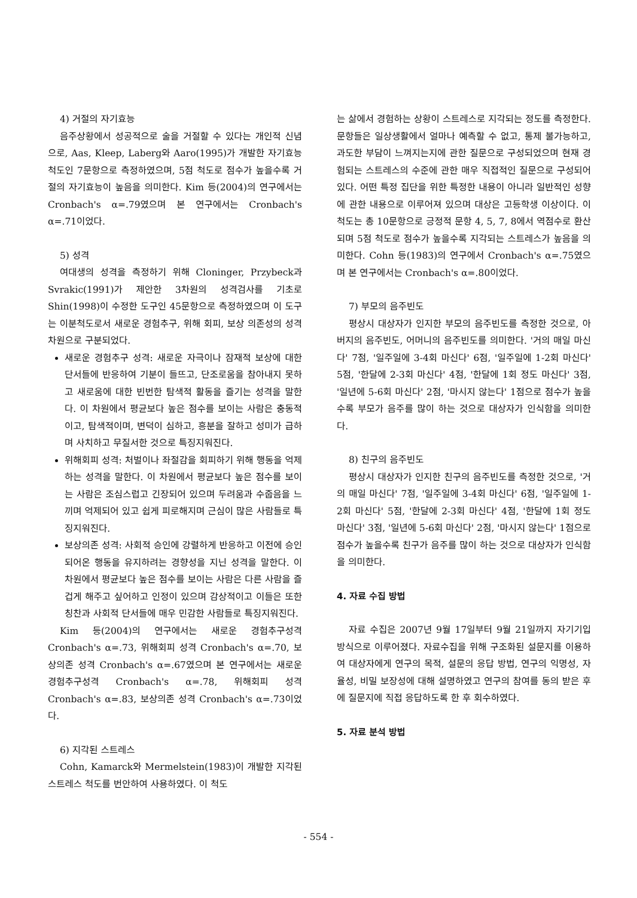4) 거절의 자기효능
음주상황에서 성공적으로 술을 거절할 수 있다는 개인적 신념으로, Aas, Kleep, Laberg와 Aaro(1995)가 개발한 자기효능척도인 7문항으로 측정하였으며, 5점 척도로 점수가 높을수록 거절의 자기효능이 높음을 의미한다. Kim 등(2004)의 연구에서는 Cronbach's α=.79였으며 본 연구에서는 Cronbach's α=.71이었다.
5) 성격
여대생의 성격을 측정하기 위해 Cloninger, Przybeck과 Svrakic(1991)가 제안한 3차원의 성격검사를 기초로 Shin(1998)이 수정한 도구인 45문항으로 측정하였으며 이 도구는 이분척도로서 새로운 경험추구, 위해 회피, 보상 의존성의 성격차원으로 구분되었다.
새로운 경험추구 성격: 새로운 자극이나 잠재적 보상에 대한 단서들에 반응하여 기분이 들뜨고, 단조로움을 참아내지 못하고 새로움에 대한 빈번한 탐색적 활동을 즐기는 성격을 말한다. 이 차원에서 평균보다 높은 점수를 보이는 사람은 충동적이고, 탐색적이며, 변덕이 심하고, 흥분을 잘하고 성미가 급하며 사치하고 무질서한 것으로 특징지워진다.
위해회피 성격: 처벌이나 좌절감을 회피하기 위해 행동을 억제하는 성격을 말한다. 이 차원에서 평균보다 높은 점수를 보이는 사람은 조심스럽고 긴장되어 있으며 두려움과 수줍음을 느끼며 억제되어 있고 쉽게 피로해지며 근심이 많은 사람들로 특징지워진다.
보상의존 성격: 사회적 승인에 강렬하게 반응하고 이전에 승인되어온 행동을 유지하려는 경향성을 지닌 성격을 말한다. 이 차원에서 평균보다 높은 점수를 보이는 사람은 다른 사람을 즐겁게 해주고 싶어하고 인정이 있으며 감상적이고 이들은 또한 칭찬과 사회적 단서들에 매우 민감한 사람들로 특징지워진다.
Kim 등(2004)의 연구에서는 새로운 경험추구성격 Cronbach's α=.73, 위해회피 성격 Cronbach's α=.70, 보상의존 성격 Cronbach's α=.67였으며 본 연구에서는 새로운 경험추구성격 Cronbach's α=.78, 위해회피 성격 Cronbach's α=.83, 보상의존 성격 Cronbach's α=.73이었다.
6) 지각된 스트레스
Cohn, Kamarck와 Mermelstein(1983)이 개발한 지각된 스트레스 척도를 번안하여 사용하였다. 이 척도
는 삶에서 경험하는 상황이 스트레스로 지각되는 정도를 측정한다. 문항들은 일상생활에서 얼마나 예측할 수 없고, 통제 불가능하고, 과도한 부담이 느껴지는지에 관한 질문으로 구성되었으며 현재 경험되는 스트레스의 수준에 관한 매우 직접적인 질문으로 구성되어 있다. 어떤 특정 집단을 위한 특정한 내용이 아니라 일반적인 성향에 관한 내용으로 이루어져 있으며 대상은 고등학생 이상이다. 이 척도는 총 10문항으로 긍정적 문항 4, 5, 7, 8에서 역점수로 환산되며 5점 척도로 점수가 높을수록 지각되는 스트레스가 높음을 의미한다. Cohn 등(1983)의 연구에서 Cronbach's α=.75였으며 본 연구에서는 Cronbach's α=.80이었다.
7) 부모의 음주빈도
평상시 대상자가 인지한 부모의 음주빈도를 측정한 것으로, 아버지의 음주빈도, 어머니의 음주빈도를 의미한다. '거의 매일 마신다' 7점, '일주일에 3-4회 마신다' 6점, '일주일에 1-2회 마신다' 5점, '한달에 2-3회 마신다' 4점, '한달에 1회 정도 마신다' 3점, '일년에 5-6회 마신다' 2점, '마시지 않는다' 1점으로 점수가 높을수록 부모가 음주를 많이 하는 것으로 대상자가 인식함을 의미한다.
8) 친구의 음주빈도
평상시 대상자가 인지한 친구의 음주빈도를 측정한 것으로, '거의 매일 마신다' 7점, '일주일에 3-4회 마신다' 6점, '일주일에 1-2회 마신다' 5점, '한달에 2-3회 마신다' 4점, '한달에 1회 정도 마신다' 3점, '일년에 5-6회 마신다' 2점, '마시지 않는다' 1점으로 점수가 높을수록 친구가 음주를 많이 하는 것으로 대상자가 인식함을 의미한다.
4. 자료 수집 방법
자료 수집은 2007년 9월 17일부터 9월 21일까지 자기기입 방식으로 이루어졌다. 자료수집을 위해 구조화된 설문지를 이용하여 대상자에게 연구의 목적, 설문의 응답 방법, 연구의 익명성, 자율성, 비밀 보장성에 대해 설명하였고 연구의 참여를 동의 받은 후에 질문지에 직접 응답하도록 한 후 회수하였다.
5. 자료 분석 방법
- 554 -